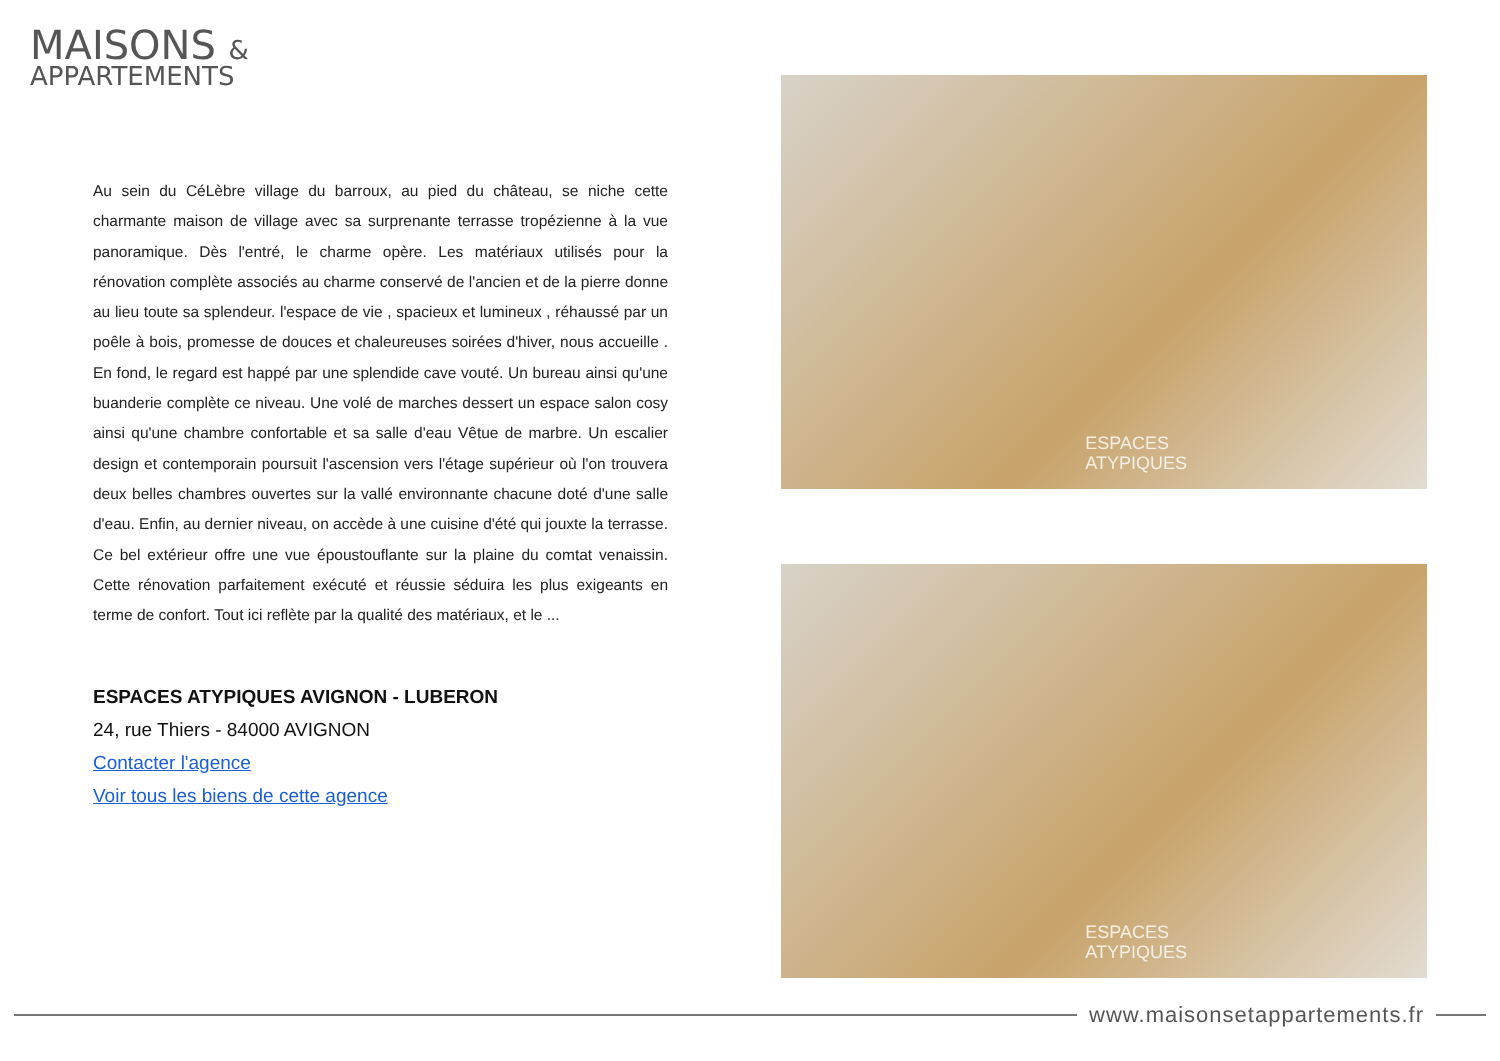MAISONS &
APPARTEMENTS
Au sein du CéLèbre village du barroux, au pied du château, se niche cette charmante maison de village avec sa surprenante terrasse tropézienne à la vue panoramique. Dès l'entré, le charme opère. Les matériaux utilisés pour la rénovation complète associés au charme conservé de l'ancien et de la pierre donne au lieu toute sa splendeur. l'espace de vie , spacieux et lumineux , réhaussé par un poêle à bois, promesse de douces et chaleureuses soirées d'hiver, nous accueille . En fond, le regard est happé par une splendide cave vouté. Un bureau ainsi qu'une buanderie complète ce niveau. Une volé de marches dessert un espace salon cosy ainsi qu'une chambre confortable et sa salle d'eau Vêtue de marbre. Un escalier design et contemporain poursuit l'ascension vers l'étage supérieur où l'on trouvera deux belles chambres ouvertes sur la vallé environnante chacune doté d'une salle d'eau. Enfin, au dernier niveau, on accède à une cuisine d'été qui jouxte la terrasse. Ce bel extérieur offre une vue époustouflante sur la plaine du comtat venaissin. Cette rénovation parfaitement exécuté et réussie séduira les plus exigeants en terme de confort. Tout ici reflète par la qualité des matériaux, et le ...
ESPACES ATYPIQUES AVIGNON - LUBERON
24, rue Thiers - 84000 AVIGNON
Contacter l'agence
Voir tous les biens de cette agence
ESPACES
ATYPIQUES
ESPACES
ATYPIQUES
www.maisonsetappartements.fr